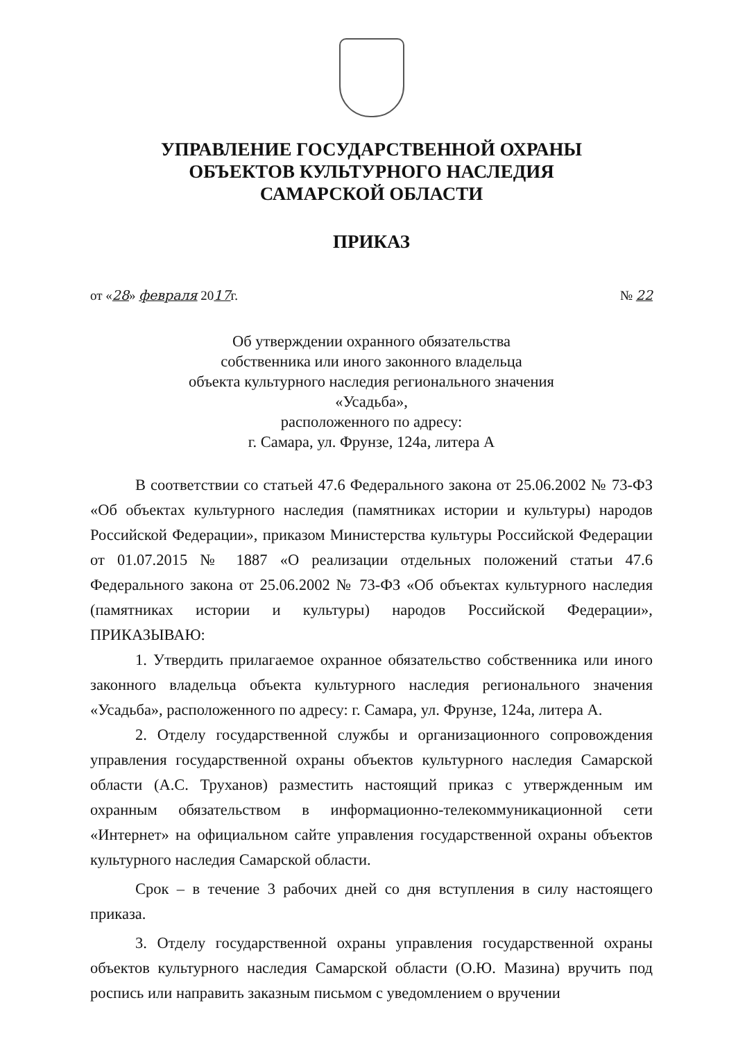УПРАВЛЕНИЕ ГОСУДАРСТВЕННОЙ ОХРАНЫ
ОБЪЕКТОВ КУЛЬТУРНОГО НАСЛЕДИЯ
САМАРСКОЙ ОБЛАСТИ
ПРИКАЗ
от «28» февраля 2017г. № 22
Об утверждении охранного обязательства
собственника или иного законного владельца
объекта культурного наследия регионального значения
«Усадьба»,
расположенного по адресу:
г. Самара, ул. Фрунзе, 124а, литера А
В соответствии со статьей 47.6 Федерального закона от 25.06.2002 № 73-ФЗ «Об объектах культурного наследия (памятниках истории и культуры) народов Российской Федерации», приказом Министерства культуры Российской Федерации от 01.07.2015 № 1887 «О реализации отдельных положений статьи 47.6 Федерального закона от 25.06.2002 № 73-ФЗ «Об объектах культурного наследия (памятниках истории и культуры) народов Российской Федерации», ПРИКАЗЫВАЮ:
1. Утвердить прилагаемое охранное обязательство собственника или иного законного владельца объекта культурного наследия регионального значения «Усадьба», расположенного по адресу: г. Самара, ул. Фрунзе, 124а, литера А.
2. Отделу государственной службы и организационного сопровождения управления государственной охраны объектов культурного наследия Самарской области (А.С. Труханов) разместить настоящий приказ с утвержденным им охранным обязательством в информационно-телекоммуникационной сети «Интернет» на официальном сайте управления государственной охраны объектов культурного наследия Самарской области.
Срок – в течение 3 рабочих дней со дня вступления в силу настоящего приказа.
3. Отделу государственной охраны управления государственной охраны объектов культурного наследия Самарской области (О.Ю. Мазина) вручить под роспись или направить заказным письмом с уведомлением о вручении